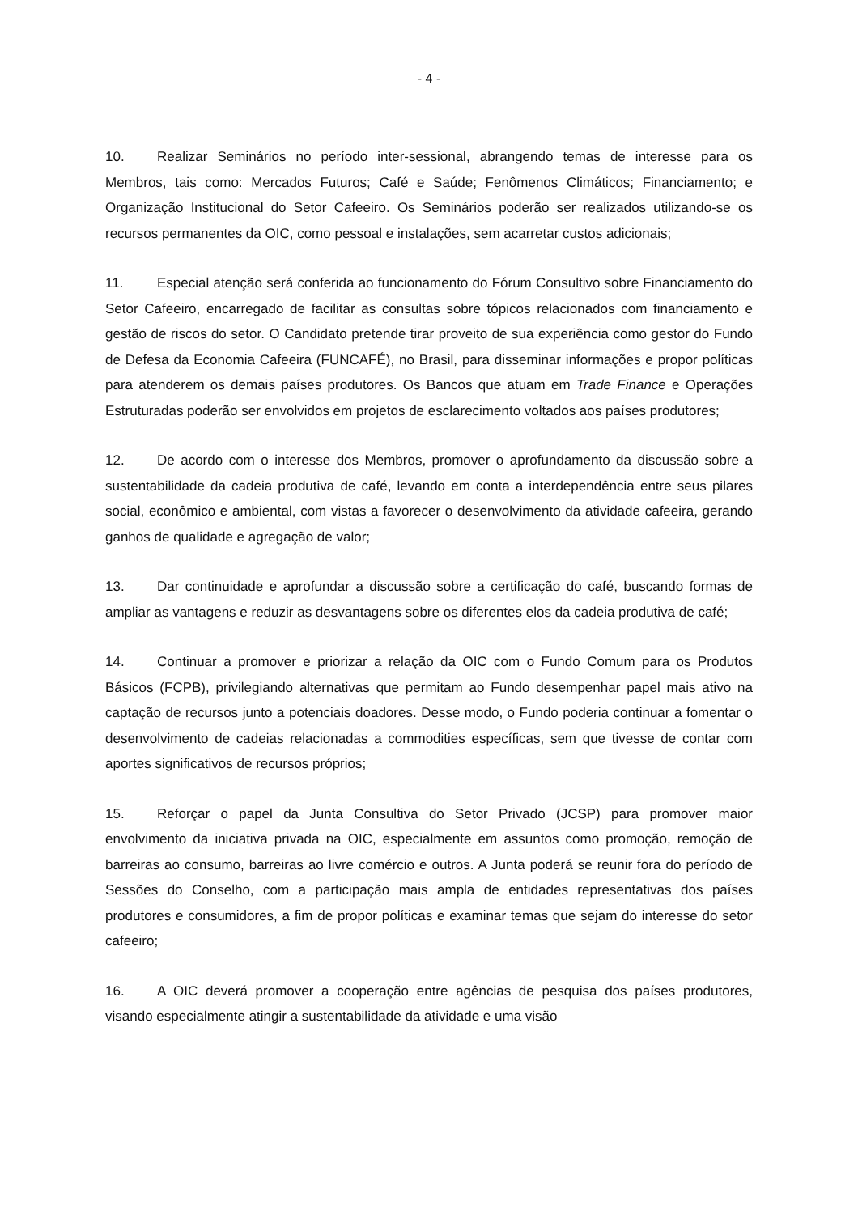- 4 -
10. Realizar Seminários no período inter-sessional, abrangendo temas de interesse para os Membros, tais como: Mercados Futuros; Café e Saúde; Fenômenos Climáticos; Financiamento; e Organização Institucional do Setor Cafeeiro. Os Seminários poderão ser realizados utilizando-se os recursos permanentes da OIC, como pessoal e instalações, sem acarretar custos adicionais;
11. Especial atenção será conferida ao funcionamento do Fórum Consultivo sobre Financiamento do Setor Cafeeiro, encarregado de facilitar as consultas sobre tópicos relacionados com financiamento e gestão de riscos do setor. O Candidato pretende tirar proveito de sua experiência como gestor do Fundo de Defesa da Economia Cafeeira (FUNCAFÉ), no Brasil, para disseminar informações e propor políticas para atenderem os demais países produtores. Os Bancos que atuam em Trade Finance e Operações Estruturadas poderão ser envolvidos em projetos de esclarecimento voltados aos países produtores;
12. De acordo com o interesse dos Membros, promover o aprofundamento da discussão sobre a sustentabilidade da cadeia produtiva de café, levando em conta a interdependência entre seus pilares social, econômico e ambiental, com vistas a favorecer o desenvolvimento da atividade cafeeira, gerando ganhos de qualidade e agregação de valor;
13. Dar continuidade e aprofundar a discussão sobre a certificação do café, buscando formas de ampliar as vantagens e reduzir as desvantagens sobre os diferentes elos da cadeia produtiva de café;
14. Continuar a promover e priorizar a relação da OIC com o Fundo Comum para os Produtos Básicos (FCPB), privilegiando alternativas que permitam ao Fundo desempenhar papel mais ativo na captação de recursos junto a potenciais doadores. Desse modo, o Fundo poderia continuar a fomentar o desenvolvimento de cadeias relacionadas a commodities específicas, sem que tivesse de contar com aportes significativos de recursos próprios;
15. Reforçar o papel da Junta Consultiva do Setor Privado (JCSP) para promover maior envolvimento da iniciativa privada na OIC, especialmente em assuntos como promoção, remoção de barreiras ao consumo, barreiras ao livre comércio e outros. A Junta poderá se reunir fora do período de Sessões do Conselho, com a participação mais ampla de entidades representativas dos países produtores e consumidores, a fim de propor políticas e examinar temas que sejam do interesse do setor cafeeiro;
16. A OIC deverá promover a cooperação entre agências de pesquisa dos países produtores, visando especialmente atingir a sustentabilidade da atividade e uma visão